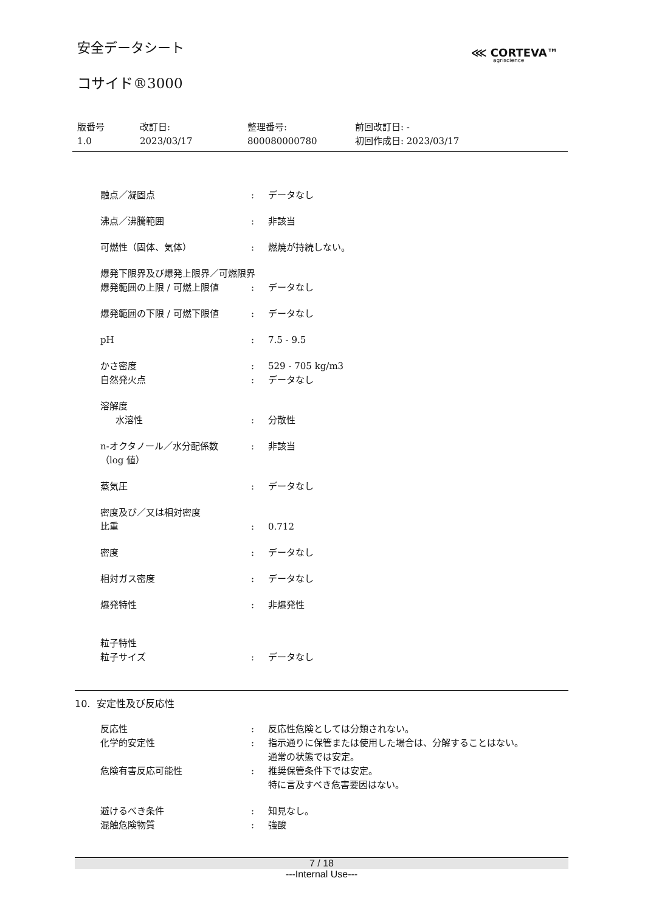安全データシート
⋘ CORTEVA™
agriscience
コサイド®3000
版番号
1.0
改訂日:
2023/03/17
整理番号:
800080000780
前回改訂日: -
初回作成日: 2023/03/17
融点／凝固点 : データなし
沸点／沸騰範囲 : 非該当
可燃性（固体、気体） : 燃焼が持続しない。
爆発下限界及び爆発上限界／可燃限界
爆発範囲の上限 / 可燃上限値 : データなし
爆発範囲の下限 / 可燃下限値 : データなし
pH : 7.5 - 9.5
かさ密度 : 529 - 705 kg/m3
自然発火点 : データなし
溶解度
水溶性 : 分散性
n-オクタノール／水分配係数
（log 値）
: 非該当
蒸気圧 : データなし
密度及び／又は相対密度
比重 : 0.712
密度 : データなし
相対ガス密度 : データなし
爆発特性 : 非爆発性
粒子特性
粒子サイズ : データなし
10. 安定性及び反応性
反応性 : 反応性危険としては分類されない。
化学的安定性 : 指示通りに保管または使用した場合は、分解することはない。
通常の状態では安定。
危険有害反応可能性 : 推奨保管条件下では安定。
特に言及すべき危害要因はない。
避けるべき条件 : 知見なし。
混触危険物質 : 強酸
7 / 18
---Internal Use---